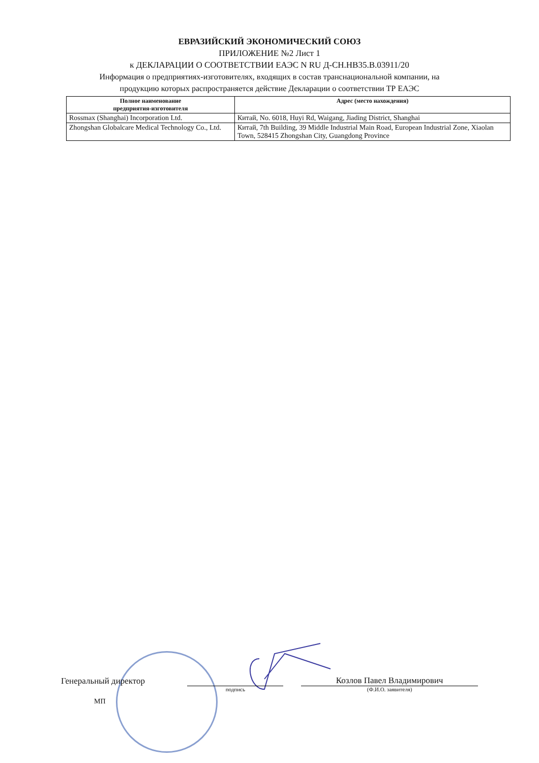ЕВРАЗИЙСКИЙ ЭКОНОМИЧЕСКИЙ СОЮЗ
ПРИЛОЖЕНИЕ №2 Лист 1
к ДЕКЛАРАЦИИ О СООТВЕТСТВИИ ЕАЭС N RU Д-CH.HB35.B.03911/20
Информация о предприятиях-изготовителях, входящих в состав транснациональной компании, на
продукцию которых распространяется действие Декларации о соответствии ТР ЕАЭС
| Полное наименование предприятия-изготовителя | Адрес (место нахождения) |
| --- | --- |
| Rossmax (Shanghai) Incorporation Ltd. | Китай, No. 6018, Huyi Rd, Waigang, Jiading District, Shanghai |
| Zhongshan Globalcare Medical Technology Co., Ltd. | Китай, 7th Building, 39 Middle Industrial Main Road, European Industrial Zone, Xiaolan Town, 528415 Zhongshan City, Guangdong Province |
Генеральный директор
Козлов Павел Владимирович
подпись
(Ф.И.О. заявителя)
МП